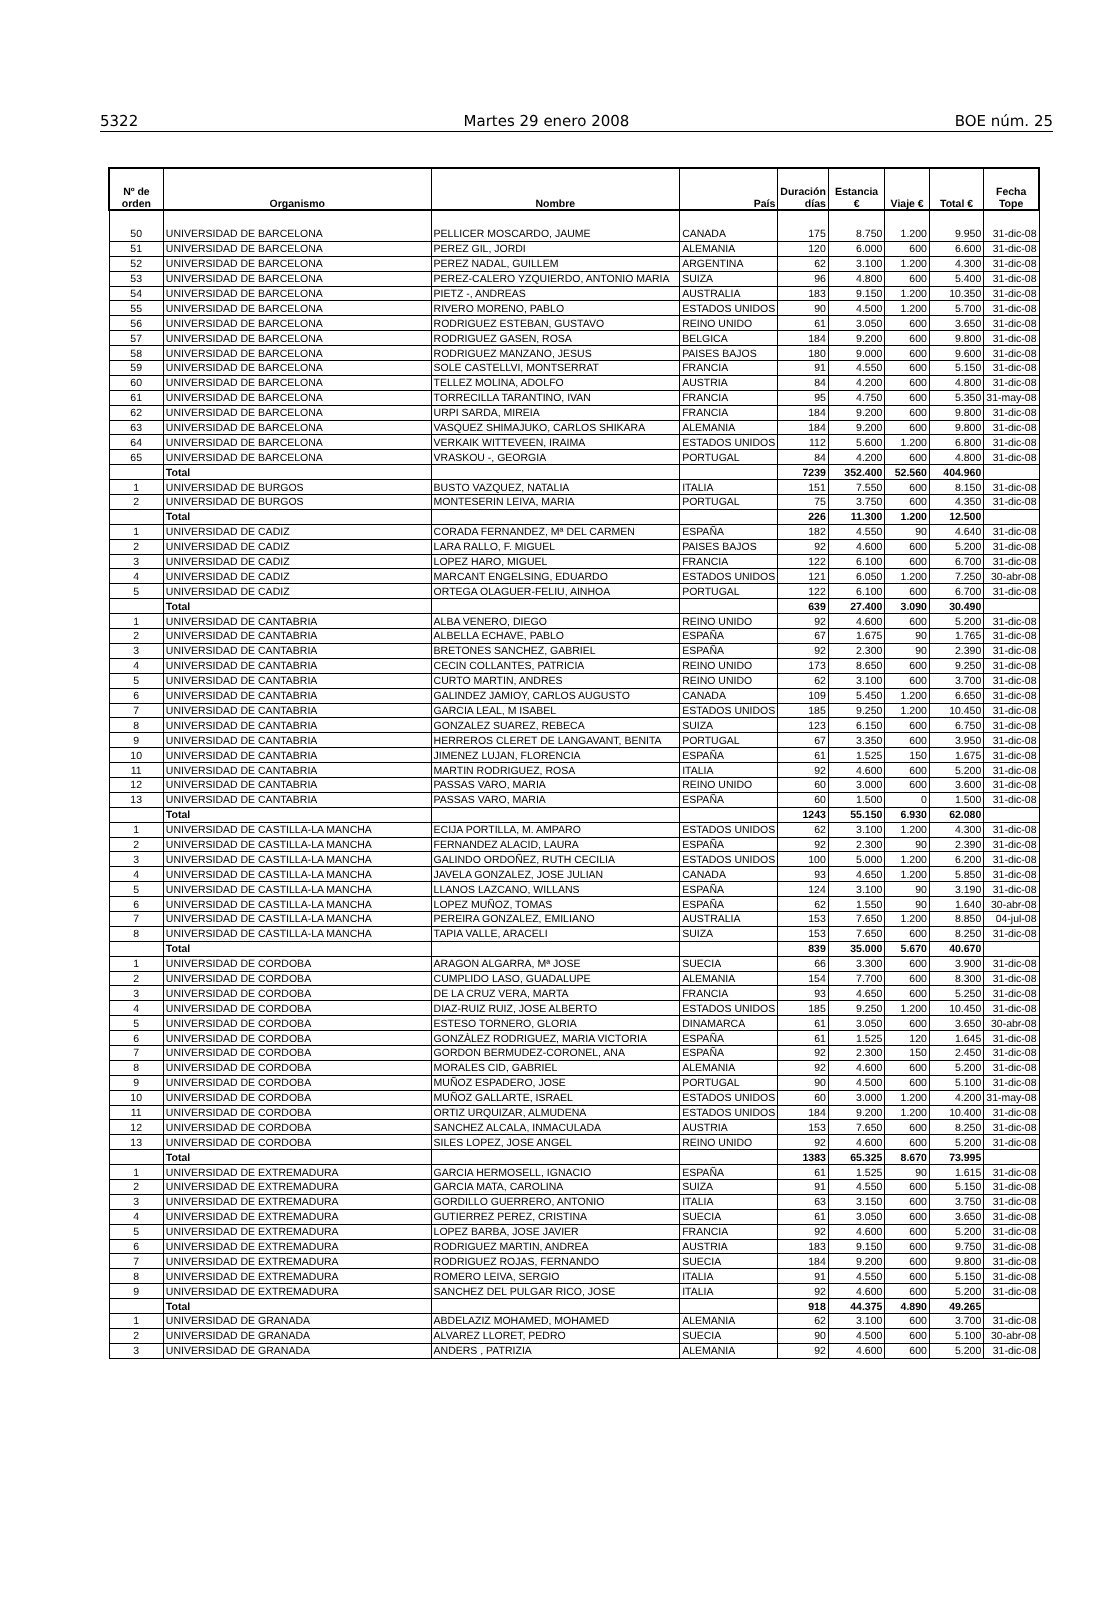5322 Martes 29 enero 2008 BOE núm. 25
| Nº de orden | Organismo | Nombre | País | Duración días | Estancia € | Viaje € | Total € | Fecha Tope |
| --- | --- | --- | --- | --- | --- | --- | --- | --- |
| 50 | UNIVERSIDAD DE BARCELONA | PELLICER MOSCARDO, JAUME | CANADA | 175 | 8.750 | 1.200 | 9.950 | 31-dic-08 |
| 51 | UNIVERSIDAD DE BARCELONA | PEREZ GIL, JORDI | ALEMANIA | 120 | 6.000 | 600 | 6.600 | 31-dic-08 |
| 52 | UNIVERSIDAD DE BARCELONA | PEREZ NADAL, GUILLEM | ARGENTINA | 62 | 3.100 | 1.200 | 4.300 | 31-dic-08 |
| 53 | UNIVERSIDAD DE BARCELONA | PEREZ-CALERO YZQUIERDO, ANTONIO MARIA | SUIZA | 96 | 4.800 | 600 | 5.400 | 31-dic-08 |
| 54 | UNIVERSIDAD DE BARCELONA | PIETZ -, ANDREAS | AUSTRALIA | 183 | 9.150 | 1.200 | 10.350 | 31-dic-08 |
| 55 | UNIVERSIDAD DE BARCELONA | RIVERO MORENO, PABLO | ESTADOS UNIDOS | 90 | 4.500 | 1.200 | 5.700 | 31-dic-08 |
| 56 | UNIVERSIDAD DE BARCELONA | RODRIGUEZ ESTEBAN, GUSTAVO | REINO UNIDO | 61 | 3.050 | 600 | 3.650 | 31-dic-08 |
| 57 | UNIVERSIDAD DE BARCELONA | RODRIGUEZ GASEN, ROSA | BELGICA | 184 | 9.200 | 600 | 9.800 | 31-dic-08 |
| 58 | UNIVERSIDAD DE BARCELONA | RODRIGUEZ MANZANO, JESUS | PAISES BAJOS | 180 | 9.000 | 600 | 9.600 | 31-dic-08 |
| 59 | UNIVERSIDAD DE BARCELONA | SOLE CASTELLVI, MONTSERRAT | FRANCIA | 91 | 4.550 | 600 | 5.150 | 31-dic-08 |
| 60 | UNIVERSIDAD DE BARCELONA | TELLEZ MOLINA, ADOLFO | AUSTRIA | 84 | 4.200 | 600 | 4.800 | 31-dic-08 |
| 61 | UNIVERSIDAD DE BARCELONA | TORRECILLA TARANTINO, IVAN | FRANCIA | 95 | 4.750 | 600 | 5.350 | 31-may-08 |
| 62 | UNIVERSIDAD DE BARCELONA | URPI SARDA, MIREIA | FRANCIA | 184 | 9.200 | 600 | 9.800 | 31-dic-08 |
| 63 | UNIVERSIDAD DE BARCELONA | VASQUEZ SHIMAJUKO, CARLOS SHIKARA | ALEMANIA | 184 | 9.200 | 600 | 9.800 | 31-dic-08 |
| 64 | UNIVERSIDAD DE BARCELONA | VERKAIK WITTEVEEN, IRAIMA | ESTADOS UNIDOS | 112 | 5.600 | 1.200 | 6.800 | 31-dic-08 |
| 65 | UNIVERSIDAD DE BARCELONA | VRASKOU -, GEORGIA | PORTUGAL | 84 | 4.200 | 600 | 4.800 | 31-dic-08 |
| | Total | | | 7239 | 352.400 | 52.560 | 404.960 | |
| 1 | UNIVERSIDAD DE BURGOS | BUSTO VAZQUEZ, NATALIA | ITALIA | 151 | 7.550 | 600 | 8.150 | 31-dic-08 |
| 2 | UNIVERSIDAD DE BURGOS | MONTESERIN LEIVA, MARIA | PORTUGAL | 75 | 3.750 | 600 | 4.350 | 31-dic-08 |
| | Total | | | 226 | 11.300 | 1.200 | 12.500 | |
| 1 | UNIVERSIDAD DE CADIZ | CORADA FERNANDEZ, Mª DEL CARMEN | ESPAÑA | 182 | 4.550 | 90 | 4.640 | 31-dic-08 |
| 2 | UNIVERSIDAD DE CADIZ | LARA RALLO, F. MIGUEL | PAISES BAJOS | 92 | 4.600 | 600 | 5.200 | 31-dic-08 |
| 3 | UNIVERSIDAD DE CADIZ | LOPEZ HARO, MIGUEL | FRANCIA | 122 | 6.100 | 600 | 6.700 | 31-dic-08 |
| 4 | UNIVERSIDAD DE CADIZ | MARCANT ENGELSING, EDUARDO | ESTADOS UNIDOS | 121 | 6.050 | 1.200 | 7.250 | 30-abr-08 |
| 5 | UNIVERSIDAD DE CADIZ | ORTEGA OLAGUER-FELIU, AINHOA | PORTUGAL | 122 | 6.100 | 600 | 6.700 | 31-dic-08 |
| | Total | | | 639 | 27.400 | 3.090 | 30.490 | |
| 1 | UNIVERSIDAD DE CANTABRIA | ALBA VENERO, DIEGO | REINO UNIDO | 92 | 4.600 | 600 | 5.200 | 31-dic-08 |
| 2 | UNIVERSIDAD DE CANTABRIA | ALBELLA ECHAVE, PABLO | ESPAÑA | 67 | 1.675 | 90 | 1.765 | 31-dic-08 |
| 3 | UNIVERSIDAD DE CANTABRIA | BRETONES SANCHEZ, GABRIEL | ESPAÑA | 92 | 2.300 | 90 | 2.390 | 31-dic-08 |
| 4 | UNIVERSIDAD DE CANTABRIA | CECIN COLLANTES, PATRICIA | REINO UNIDO | 173 | 8.650 | 600 | 9.250 | 31-dic-08 |
| 5 | UNIVERSIDAD DE CANTABRIA | CURTO MARTIN, ANDRES | REINO UNIDO | 62 | 3.100 | 600 | 3.700 | 31-dic-08 |
| 6 | UNIVERSIDAD DE CANTABRIA | GALINDEZ JAMIOY, CARLOS AUGUSTO | CANADA | 109 | 5.450 | 1.200 | 6.650 | 31-dic-08 |
| 7 | UNIVERSIDAD DE CANTABRIA | GARCIA LEAL, M ISABEL | ESTADOS UNIDOS | 185 | 9.250 | 1.200 | 10.450 | 31-dic-08 |
| 8 | UNIVERSIDAD DE CANTABRIA | GONZALEZ SUAREZ, REBECA | SUIZA | 123 | 6.150 | 600 | 6.750 | 31-dic-08 |
| 9 | UNIVERSIDAD DE CANTABRIA | HERREROS CLERET DE LANGAVANT, BENITA | PORTUGAL | 67 | 3.350 | 600 | 3.950 | 31-dic-08 |
| 10 | UNIVERSIDAD DE CANTABRIA | JIMENEZ LUJAN, FLORENCIA | ESPAÑA | 61 | 1.525 | 150 | 1.675 | 31-dic-08 |
| 11 | UNIVERSIDAD DE CANTABRIA | MARTIN RODRIGUEZ, ROSA | ITALIA | 92 | 4.600 | 600 | 5.200 | 31-dic-08 |
| 12 | UNIVERSIDAD DE CANTABRIA | PASSAS VARO, MARIA | REINO UNIDO | 60 | 3.000 | 600 | 3.600 | 31-dic-08 |
| 13 | UNIVERSIDAD DE CANTABRIA | PASSAS VARO, MARIA | ESPAÑA | 60 | 1.500 | 0 | 1.500 | 31-dic-08 |
| | Total | | | 1243 | 55.150 | 6.930 | 62.080 | |
| 1 | UNIVERSIDAD DE CASTILLA-LA MANCHA | ECIJA PORTILLA, M. AMPARO | ESTADOS UNIDOS | 62 | 3.100 | 1.200 | 4.300 | 31-dic-08 |
| 2 | UNIVERSIDAD DE CASTILLA-LA MANCHA | FERNANDEZ ALACID, LAURA | ESPAÑA | 92 | 2.300 | 90 | 2.390 | 31-dic-08 |
| 3 | UNIVERSIDAD DE CASTILLA-LA MANCHA | GALINDO ORDOÑEZ, RUTH CECILIA | ESTADOS UNIDOS | 100 | 5.000 | 1.200 | 6.200 | 31-dic-08 |
| 4 | UNIVERSIDAD DE CASTILLA-LA MANCHA | JAVELA GONZALEZ, JOSE JULIAN | CANADA | 93 | 4.650 | 1.200 | 5.850 | 31-dic-08 |
| 5 | UNIVERSIDAD DE CASTILLA-LA MANCHA | LLANOS LAZCANO, WILLANS | ESPAÑA | 124 | 3.100 | 90 | 3.190 | 31-dic-08 |
| 6 | UNIVERSIDAD DE CASTILLA-LA MANCHA | LOPEZ MUÑOZ, TOMAS | ESPAÑA | 62 | 1.550 | 90 | 1.640 | 30-abr-08 |
| 7 | UNIVERSIDAD DE CASTILLA-LA MANCHA | PEREIRA GONZALEZ, EMILIANO | AUSTRALIA | 153 | 7.650 | 1.200 | 8.850 | 04-jul-08 |
| 8 | UNIVERSIDAD DE CASTILLA-LA MANCHA | TAPIA VALLE, ARACELI | SUIZA | 153 | 7.650 | 600 | 8.250 | 31-dic-08 |
| | Total | | | 839 | 35.000 | 5.670 | 40.670 | |
| 1 | UNIVERSIDAD DE CORDOBA | ARAGON ALGARRA, Mª JOSE | SUECIA | 66 | 3.300 | 600 | 3.900 | 31-dic-08 |
| 2 | UNIVERSIDAD DE CORDOBA | CUMPLIDO LASO, GUADALUPE | ALEMANIA | 154 | 7.700 | 600 | 8.300 | 31-dic-08 |
| 3 | UNIVERSIDAD DE CORDOBA | DE LA CRUZ VERA, MARTA | FRANCIA | 93 | 4.650 | 600 | 5.250 | 31-dic-08 |
| 4 | UNIVERSIDAD DE CORDOBA | DIAZ-RUIZ RUIZ, JOSE ALBERTO | ESTADOS UNIDOS | 185 | 9.250 | 1.200 | 10.450 | 31-dic-08 |
| 5 | UNIVERSIDAD DE CORDOBA | ESTESO TORNERO, GLORIA | DINAMARCA | 61 | 3.050 | 600 | 3.650 | 30-abr-08 |
| 6 | UNIVERSIDAD DE CORDOBA | GONZÀLEZ RODRIGUEZ, MARIA VICTORIA | ESPAÑA | 61 | 1.525 | 120 | 1.645 | 31-dic-08 |
| 7 | UNIVERSIDAD DE CORDOBA | GORDON BERMUDEZ-CORONEL, ANA | ESPAÑA | 92 | 2.300 | 150 | 2.450 | 31-dic-08 |
| 8 | UNIVERSIDAD DE CORDOBA | MORALES CID, GABRIEL | ALEMANIA | 92 | 4.600 | 600 | 5.200 | 31-dic-08 |
| 9 | UNIVERSIDAD DE CORDOBA | MUÑOZ ESPADERO, JOSE | PORTUGAL | 90 | 4.500 | 600 | 5.100 | 31-dic-08 |
| 10 | UNIVERSIDAD DE CORDOBA | MUÑOZ GALLARTE, ISRAEL | ESTADOS UNIDOS | 60 | 3.000 | 1.200 | 4.200 | 31-may-08 |
| 11 | UNIVERSIDAD DE CORDOBA | ORTIZ URQUIZAR, ALMUDENA | ESTADOS UNIDOS | 184 | 9.200 | 1.200 | 10.400 | 31-dic-08 |
| 12 | UNIVERSIDAD DE CORDOBA | SANCHEZ ALCALA, INMACULADA | AUSTRIA | 153 | 7.650 | 600 | 8.250 | 31-dic-08 |
| 13 | UNIVERSIDAD DE CORDOBA | SILES LOPEZ, JOSE ANGEL | REINO UNIDO | 92 | 4.600 | 600 | 5.200 | 31-dic-08 |
| | Total | | | 1383 | 65.325 | 8.670 | 73.995 | |
| 1 | UNIVERSIDAD DE EXTREMADURA | GARCIA HERMOSELL, IGNACIO | ESPAÑA | 61 | 1.525 | 90 | 1.615 | 31-dic-08 |
| 2 | UNIVERSIDAD DE EXTREMADURA | GARCIA MATA, CAROLINA | SUIZA | 91 | 4.550 | 600 | 5.150 | 31-dic-08 |
| 3 | UNIVERSIDAD DE EXTREMADURA | GORDILLO GUERRERO, ANTONIO | ITALIA | 63 | 3.150 | 600 | 3.750 | 31-dic-08 |
| 4 | UNIVERSIDAD DE EXTREMADURA | GUTIERREZ PEREZ, CRISTINA | SUECIA | 61 | 3.050 | 600 | 3.650 | 31-dic-08 |
| 5 | UNIVERSIDAD DE EXTREMADURA | LOPEZ BARBA, JOSE JAVIER | FRANCIA | 92 | 4.600 | 600 | 5.200 | 31-dic-08 |
| 6 | UNIVERSIDAD DE EXTREMADURA | RODRIGUEZ MARTIN, ANDREA | AUSTRIA | 183 | 9.150 | 600 | 9.750 | 31-dic-08 |
| 7 | UNIVERSIDAD DE EXTREMADURA | RODRIGUEZ ROJAS, FERNANDO | SUECIA | 184 | 9.200 | 600 | 9.800 | 31-dic-08 |
| 8 | UNIVERSIDAD DE EXTREMADURA | ROMERO LEIVA, SERGIO | ITALIA | 91 | 4.550 | 600 | 5.150 | 31-dic-08 |
| 9 | UNIVERSIDAD DE EXTREMADURA | SANCHEZ DEL PULGAR RICO, JOSE | ITALIA | 92 | 4.600 | 600 | 5.200 | 31-dic-08 |
| | Total | | | 918 | 44.375 | 4.890 | 49.265 | |
| 1 | UNIVERSIDAD DE GRANADA | ABDELAZIZ MOHAMED, MOHAMED | ALEMANIA | 62 | 3.100 | 600 | 3.700 | 31-dic-08 |
| 2 | UNIVERSIDAD DE GRANADA | ALVAREZ LLORET, PEDRO | SUECIA | 90 | 4.500 | 600 | 5.100 | 30-abr-08 |
| 3 | UNIVERSIDAD DE GRANADA | ANDERS , PATRIZIA | ALEMANIA | 92 | 4.600 | 600 | 5.200 | 31-dic-08 |